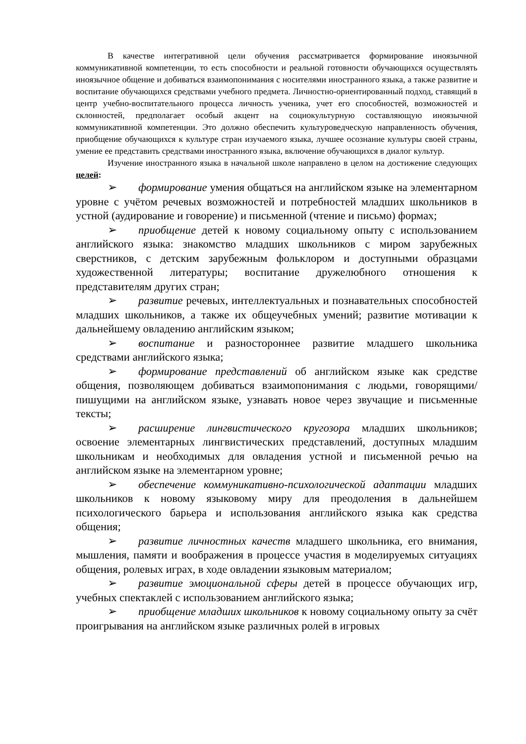В качестве интегративной цели обучения рассматривается формирование иноязычной коммуникативной компетенции, то есть способности и реальной готовности обучающихся осуществлять иноязычное общение и добиваться взаимопонимания с носителями иностранного языка, а также развитие и воспитание обучающихся средствами учебного предмета. Личностно-ориентированный подход, ставящий в центр учебно-воспитательного процесса личность ученика, учет его способностей, возможностей и склонностей, предполагает особый акцент на социокультурную составляющую иноязычной коммуникативной компетенции. Это должно обеспечить культуроведческую направленность обучения, приобщение обучающихся к культуре стран изучаемого языка, лучшее осознание культуры своей страны, умение ее представить средствами иностранного языка, включение обучающихся в диалог культур.
Изучение иностранного языка в начальной школе направлено в целом на достижение следующих целей:
➢ формирование умения общаться на английском языке на элементарном уровне с учётом речевых возможностей и потребностей младших школьников в устной (аудирование и говорение) и письменной (чтение и письмо) формах;
➢ приобщение детей к новому социальному опыту с использованием английского языка: знакомство младших школьников с миром зарубежных сверстников, с детским зарубежным фольклором и доступными образцами художественной литературы; воспитание дружелюбного отношения к представителям других стран;
➢ развитие речевых, интеллектуальных и познавательных способностей младших школьников, а также их общеучебных умений; развитие мотивации к дальнейшему овладению английским языком;
➢ воспитание и разностороннее развитие младшего школьника средствами английского языка;
➢ формирование представлений об английском языке как средстве общения, позволяющем добиваться взаимопонимания с людьми, говорящими/пишущими на английском языке, узнавать новое через звучащие и письменные тексты;
➢ расширение лингвистического кругозора младших школьников; освоение элементарных лингвистических представлений, доступных младшим школьникам и необходимых для овладения устной и письменной речью на английском языке на элементарном уровне;
➢ обеспечение коммуникативно-психологической адаптации младших школьников к новому языковому миру для преодоления в дальнейшем психологического барьера и использования английского языка как средства общения;
➢ развитие личностных качеств младшего школьника, его внимания, мышления, памяти и воображения в процессе участия в моделируемых ситуациях общения, ролевых играх, в ходе овладении языковым материалом;
➢ развитие эмоциональной сферы детей в процессе обучающих игр, учебных спектаклей с использованием английского языка;
➢ приобщение младших школьников к новому социальному опыту за счёт проигрывания на английском языке различных ролей в игровых